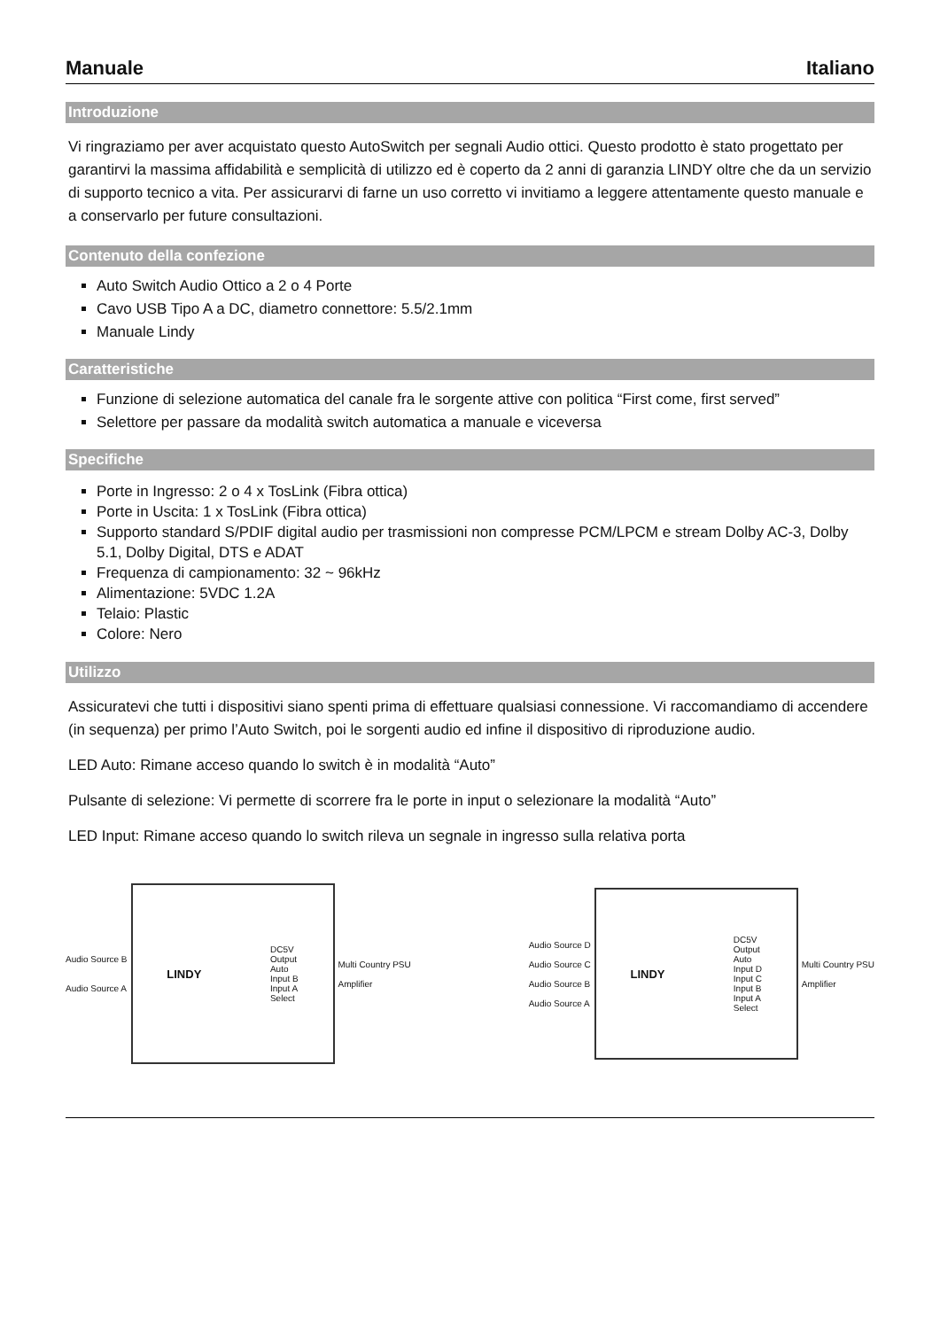Manuale Italiano
Introduzione
Vi ringraziamo per aver acquistato questo AutoSwitch per segnali Audio ottici. Questo prodotto è stato progettato per garantirvi la massima affidabilità e semplicità di utilizzo ed è coperto da 2 anni di garanzia LINDY oltre che da un servizio di supporto tecnico a vita. Per assicurarvi di farne un uso corretto vi invitiamo a leggere attentamente questo manuale e a conservarlo per future consultazioni.
Contenuto della confezione
Auto Switch Audio Ottico a 2 o 4 Porte
Cavo USB Tipo A a DC, diametro connettore: 5.5/2.1mm
Manuale Lindy
Caratteristiche
Funzione di selezione automatica del canale fra le sorgente attive con politica “First come, first served”
Selettore per passare da modalità switch automatica a manuale e viceversa
Specifiche
Porte in Ingresso: 2 o 4 x TosLink (Fibra ottica)
Porte in Uscita: 1 x TosLink (Fibra ottica)
Supporto standard S/PDIF digital audio per trasmissioni non compresse PCM/LPCM e stream Dolby AC-3, Dolby 5.1, Dolby Digital, DTS e ADAT
Frequenza di campionamento: 32 ~ 96kHz
Alimentazione: 5VDC 1.2A
Telaio: Plastic
Colore: Nero
Utilizzo
Assicuratevi che tutti i dispositivi siano spenti prima di effettuare qualsiasi connessione. Vi raccomandiamo di accendere (in sequenza) per primo l’Auto Switch, poi le sorgenti audio ed infine il dispositivo di riproduzione audio.
LED Auto: Rimane acceso quando lo switch è in modalità “Auto”
Pulsante di selezione: Vi permette di scorrere fra le porte in input o selezionare la modalità “Auto”
LED Input: Rimane acceso quando lo switch rileva un segnale in ingresso sulla relativa porta
Audio Source B
Audio Source A
LINDY
DC5V
Output
Auto
Input B
Input A
Select
Multi Country PSU
Amplifier
Audio Source D
Audio Source C
Audio Source B
Audio Source A
LINDY
DC5V
Output
Auto
Input D
Input C
Input B
Input A
Select
Multi Country PSU
Amplifier